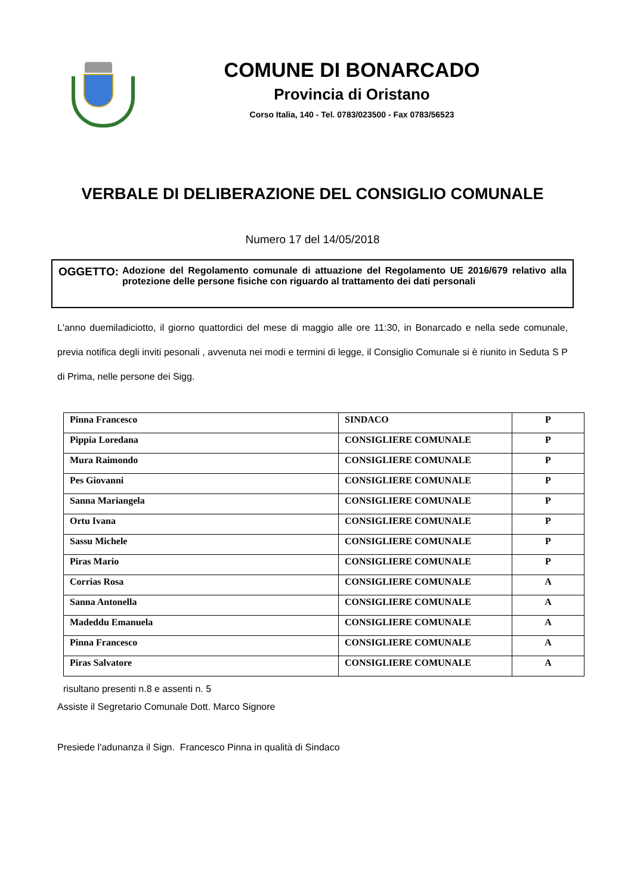COMUNE DI BONARCADO
Provincia di Oristano
Corso Italia, 140 - Tel. 0783/023500 - Fax 0783/56523
VERBALE DI DELIBERAZIONE DEL CONSIGLIO COMUNALE
Numero 17 del 14/05/2018
OGGETTO: Adozione del Regolamento comunale di attuazione del Regolamento UE 2016/679 relativo alla protezione delle persone fisiche con riguardo al trattamento dei dati personali
L'anno duemiladiciotto, il giorno quattordici del mese di maggio alle ore 11:30, in Bonarcado e nella sede comunale, previa notifica degli inviti pesonali , avvenuta nei modi e termini di legge, il Consiglio Comunale si è riunito in Seduta S P di Prima, nelle persone dei Sigg.
| Pinna Francesco | SINDACO | P |
| Pippia Loredana | CONSIGLIERE COMUNALE | P |
| Mura Raimondo | CONSIGLIERE COMUNALE | P |
| Pes Giovanni | CONSIGLIERE COMUNALE | P |
| Sanna Mariangela | CONSIGLIERE COMUNALE | P |
| Ortu Ivana | CONSIGLIERE COMUNALE | P |
| Sassu Michele | CONSIGLIERE COMUNALE | P |
| Piras Mario | CONSIGLIERE COMUNALE | P |
| Corrias Rosa | CONSIGLIERE COMUNALE | A |
| Sanna Antonella | CONSIGLIERE COMUNALE | A |
| Madeddu Emanuela | CONSIGLIERE COMUNALE | A |
| Pinna Francesco | CONSIGLIERE COMUNALE | A |
| Piras Salvatore | CONSIGLIERE COMUNALE | A |
risultano presenti n.8 e assenti n. 5
Assiste il Segretario Comunale Dott. Marco Signore
Presiede l'adunanza il Sign. Francesco Pinna in qualità di Sindaco